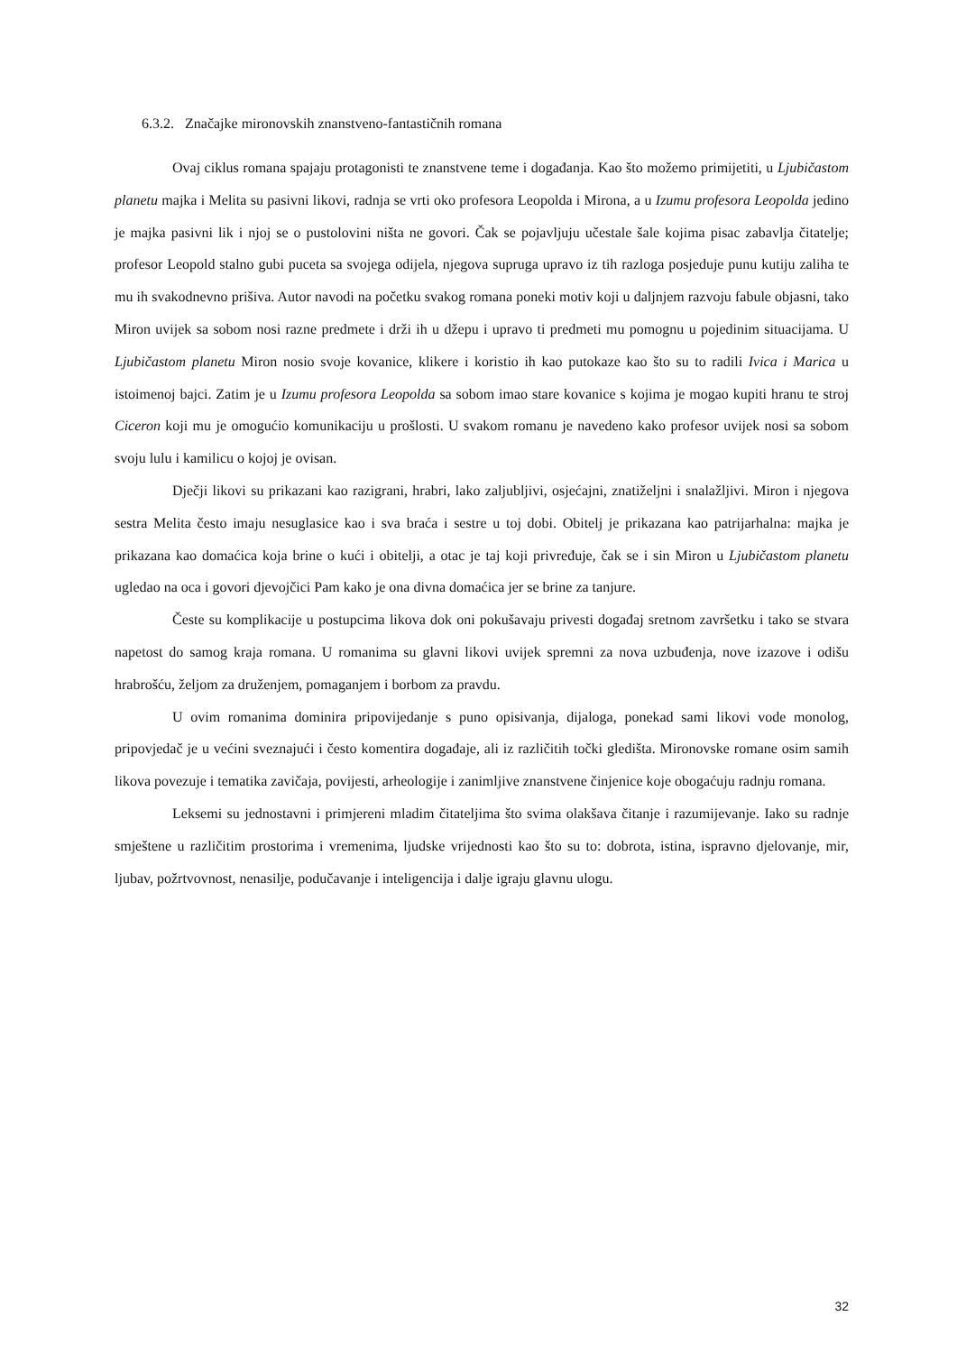6.3.2. Značajke mironovskih znanstveno-fantastičnih romana
Ovaj ciklus romana spajaju protagonisti te znanstvene teme i događanja. Kao što možemo primijetiti, u Ljubičastom planetu majka i Melita su pasivni likovi, radnja se vrti oko profesora Leopolda i Mirona, a u Izumu profesora Leopolda jedino je majka pasivni lik i njoj se o pustolovini ništa ne govori. Čak se pojavljuju učestale šale kojima pisac zabavlja čitatelje; profesor Leopold stalno gubi puceta sa svojega odijela, njegova supruga upravo iz tih razloga posjeduje punu kutiju zaliha te mu ih svakodnevno prišiva. Autor navodi na početku svakog romana poneki motiv koji u daljnjem razvoju fabule objasni, tako Miron uvijek sa sobom nosi razne predmete i drži ih u džepu i upravo ti predmeti mu pomognu u pojedinim situacijama. U Ljubičastom planetu Miron nosio svoje kovanice, klikere i koristio ih kao putokaze kao što su to radili Ivica i Marica u istoimenoj bajci. Zatim je u Izumu profesora Leopolda sa sobom imao stare kovanice s kojima je mogao kupiti hranu te stroj Ciceron koji mu je omogućio komunikaciju u prošlosti. U svakom romanu je navedeno kako profesor uvijek nosi sa sobom svoju lulu i kamilicu o kojoj je ovisan.
Dječji likovi su prikazani kao razigrani, hrabri, lako zaljubljivi, osjećajni, znatiželjni i snalažljivi. Miron i njegova sestra Melita često imaju nesuglasice kao i sva braća i sestre u toj dobi. Obitelj je prikazana kao patrijarhalna: majka je prikazana kao domaćica koja brine o kući i obitelji, a otac je taj koji privređuje, čak se i sin Miron u Ljubičastom planetu ugledao na oca i govori djevojčici Pam kako je ona divna domaćica jer se brine za tanjure.
Česte su komplikacije u postupcima likova dok oni pokušavaju privesti događaj sretnom završetku i tako se stvara napetost do samog kraja romana. U romanima su glavni likovi uvijek spremni za nova uzbuđenja, nove izazove i odišu hrabrošću, željom za druženjem, pomaganjem i borbom za pravdu.
U ovim romanima dominira pripovijedanje s puno opisivanja, dijaloga, ponekad sami likovi vode monolog, pripovjedač je u većini sveznajući i često komentira događaje, ali iz različitih točki gledišta. Mironovske romane osim samih likova povezuje i tematika zavičaja, povijesti, arheologije i zanimljive znanstvene činjenice koje obogaćuju radnju romana.
Leksemi su jednostavni i primjereni mladim čitateljima što svima olakšava čitanje i razumijevanje. Iako su radnje smještene u različitim prostorima i vremenima, ljudske vrijednosti kao što su to: dobrota, istina, ispravno djelovanje, mir, ljubav, požrtvovnost, nenasilje, podučavanje i inteligencija i dalje igraju glavnu ulogu.
32